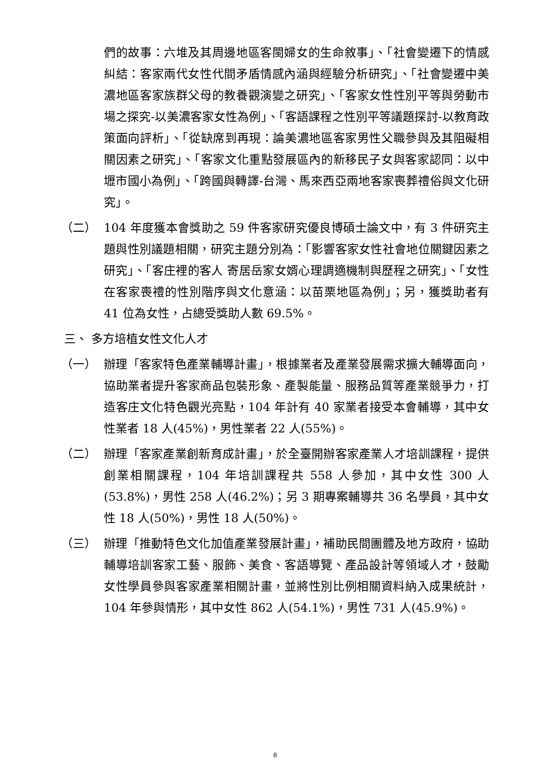們的故事：六堆及其周邊地區客閩婦女的生命敘事」、「社會變遷下的情感糾結：客家兩代女性代間矛盾情感內涵與經驗分析研究」、「社會變遷中美濃地區客家族群父母的教養觀演變之研究」、「客家女性性別平等與勞動市場之探究-以美濃客家女性為例」、「客語課程之性別平等議題探討-以教育政策面向評析」、「從缺席到再現：論美濃地區客家男性父職參與及其阻礙相關因素之研究」、「客家文化重點發展區內的新移民子女與客家認同：以中壢市國小為例」、「跨國與轉譯-台灣、馬來西亞兩地客家喪葬禮俗與文化研究」。
（二） 104 年度獲本會獎助之 59 件客家研究優良博碩士論文中，有 3 件研究主題與性別議題相關，研究主題分別為：「影響客家女性社會地位關鍵因素之研究」、「客庄裡的客人 寄居岳家女婿心理調適機制與歷程之研究」、「女性在客家喪禮的性別階序與文化意涵：以苗栗地區為例」；另，獲獎助者有 41 位為女性，占總受獎助人數 69.5%。
三、 多方培植女性文化人才
（一） 辦理「客家特色產業輔導計畫」，根據業者及產業發展需求擴大輔導面向，協助業者提升客家商品包裝形象、產製能量、服務品質等產業競爭力，打造客庄文化特色觀光亮點，104 年計有 40 家業者接受本會輔導，其中女性業者 18 人(45%)，男性業者 22 人(55%)。
（二） 辦理「客家產業創新育成計畫」，於全臺開辦客家產業人才培訓課程，提供創業相關課程，104 年培訓課程共 558 人參加，其中女性 300 人(53.8%)，男性 258 人(46.2%)；另 3 期專案輔導共 36 名學員，其中女性 18 人(50%)，男性 18 人(50%)。
（三） 辦理「推動特色文化加值產業發展計畫」，補助民間團體及地方政府，協助輔導培訓客家工藝、服飾、美食、客語導覽、產品設計等領域人才，鼓勵女性學員參與客家產業相關計畫，並將性別比例相關資料納入成果統計，104 年參與情形，其中女性 862 人(54.1%)，男性 731 人(45.9%)。
8